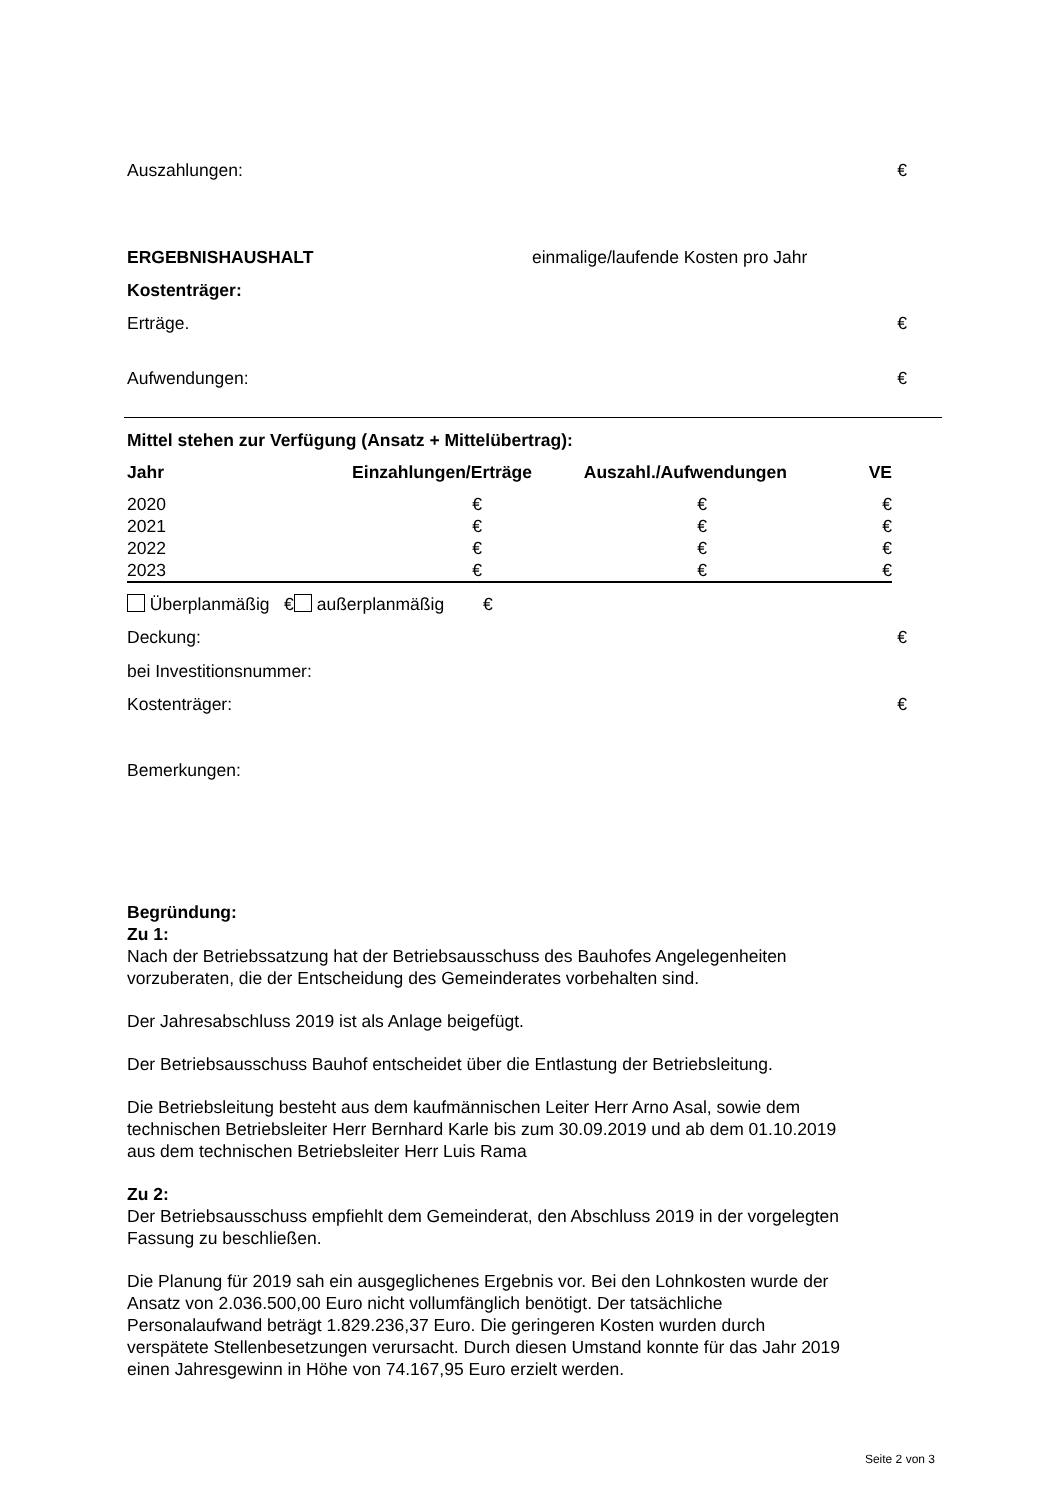Auszahlungen: €
ERGEBNISHAUSHALT einmalige/laufende Kosten pro Jahr
Kostenträger:
Erträge. €
Aufwendungen: €
Mittel stehen zur Verfügung (Ansatz + Mittelübertrag):
| Jahr | Einzahlungen/Erträge | Auszahl./Aufwendungen | VE |
| --- | --- | --- | --- |
| 2020 | € | € | € |
| 2021 | € | € | € |
| 2022 | € | € | € |
| 2023 | € | € | € |
Überplanmäßig € außerplanmäßig €
Deckung: €
bei Investitionsnummer:
Kostenträger: €
Bemerkungen:
Begründung:
Zu 1:
Nach der Betriebssatzung hat der Betriebsausschuss des Bauhofes Angelegenheiten
vorzuberaten, die der Entscheidung des Gemeinderates vorbehalten sind.
Der Jahresabschluss 2019 ist als Anlage beigefügt.
Der Betriebsausschuss Bauhof entscheidet über die Entlastung der Betriebsleitung.
Die Betriebsleitung besteht aus dem kaufmännischen Leiter Herr Arno Asal, sowie dem
technischen Betriebsleiter Herr Bernhard Karle bis zum 30.09.2019 und ab dem 01.10.2019
aus dem technischen Betriebsleiter Herr Luis Rama
Zu 2:
Der Betriebsausschuss empfiehlt dem Gemeinderat, den Abschluss 2019 in der vorgelegten
Fassung zu beschließen.
Die Planung für 2019 sah ein ausgeglichenes Ergebnis vor. Bei den Lohnkosten wurde der
Ansatz von 2.036.500,00 Euro nicht vollumfänglich benötigt. Der tatsächliche
Personalaufwand beträgt 1.829.236,37 Euro. Die geringeren Kosten wurden durch
verspätete Stellenbesetzungen verursacht. Durch diesen Umstand konnte für das Jahr 2019
einen Jahresgewinn in Höhe von 74.167,95 Euro erzielt werden.
Seite 2 von 3